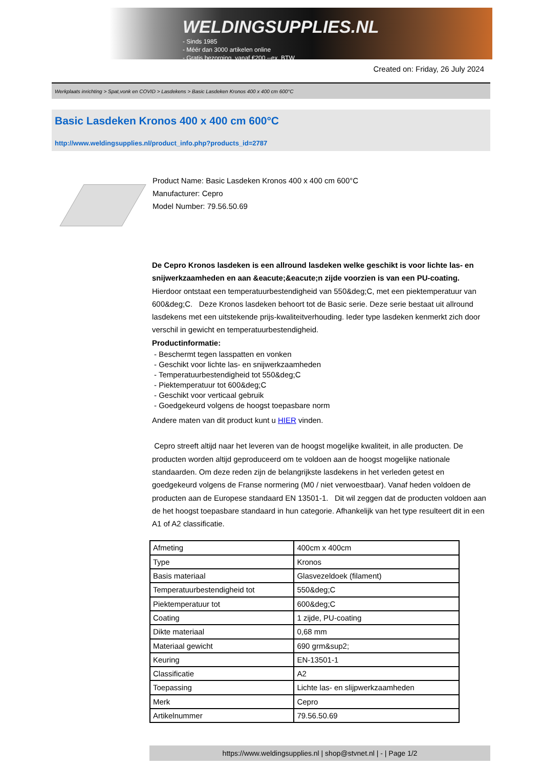WELDINGSUPPLIES.NL
- Sinds 1985
- Méér dan 3000 artikelen online
- Gratis bezorging, vanaf €200,--ex. BTW
Created on: Friday, 26 July 2024
Werkplaats inrichting > Spat,vonk en COVID > Lasdekens > Basic Lasdeken Kronos 400 x 400 cm 600°C
Basic Lasdeken Kronos 400 x 400 cm 600°C
http://www.weldingsupplies.nl/product_info.php?products_id=2787
Product Name: Basic Lasdeken Kronos 400 x 400 cm 600°C
Manufacturer: Cepro
Model Number: 79.56.50.69
De Cepro Kronos lasdeken is een allround lasdeken welke geschikt is voor lichte las- en snijwerkzaamheden en aan &eacute;&eacute;n zijde voorzien is van een PU-coating. Hierdoor ontstaat een temperatuurbestendigheid van 550&deg;C, met een piektemperatuur van 600&deg;C. Deze Kronos lasdeken behoort tot de Basic serie. Deze serie bestaat uit allround lasdekens met een uitstekende prijs-kwaliteitverhouding. Ieder type lasdeken kenmerkt zich door verschil in gewicht en temperatuurbestendigheid.
Productinformatie:
- Beschermt tegen lasspatten en vonken
- Geschikt voor lichte las- en snijwerkzaamheden
- Temperatuurbestendigheid tot 550&deg;C
- Piektemperatuur tot 600&deg;C
- Geschikt voor verticaal gebruik
- Goedgekeurd volgens de hoogst toepasbare norm
Andere maten van dit product kunt u HIER vinden.
Cepro streeft altijd naar het leveren van de hoogst mogelijke kwaliteit, in alle producten. De producten worden altijd geproduceerd om te voldoen aan de hoogst mogelijke nationale standaarden. Om deze reden zijn de belangrijkste lasdekens in het verleden getest en goedgekeurd volgens de Franse normering (M0 / niet verwoestbaar). Vanaf heden voldoen de producten aan de Europese standaard EN 13501-1. Dit wil zeggen dat de producten voldoen aan de het hoogst toepasbare standaard in hun categorie. Afhankelijk van het type resulteert dit in een A1 of A2 classificatie.
| Afmeting | 400cm x 400cm |
| Type | Kronos |
| Basis materiaal | Glasvezeldoek (filament) |
| Temperatuurbestendigheid tot | 550&deg;C |
| Piektemperatuur tot | 600&deg;C |
| Coating | 1 zijde, PU-coating |
| Dikte materiaal | 0,68 mm |
| Materiaal gewicht | 690 grm&sup2; |
| Keuring | EN-13501-1 |
| Classificatie | A2 |
| Toepassing | Lichte las- en slijpwerkzaamheden |
| Merk | Cepro |
| Artikelnummer | 79.56.50.69 |
https://www.weldingsupplies.nl | shop@stvnet.nl | - | Page 1/2